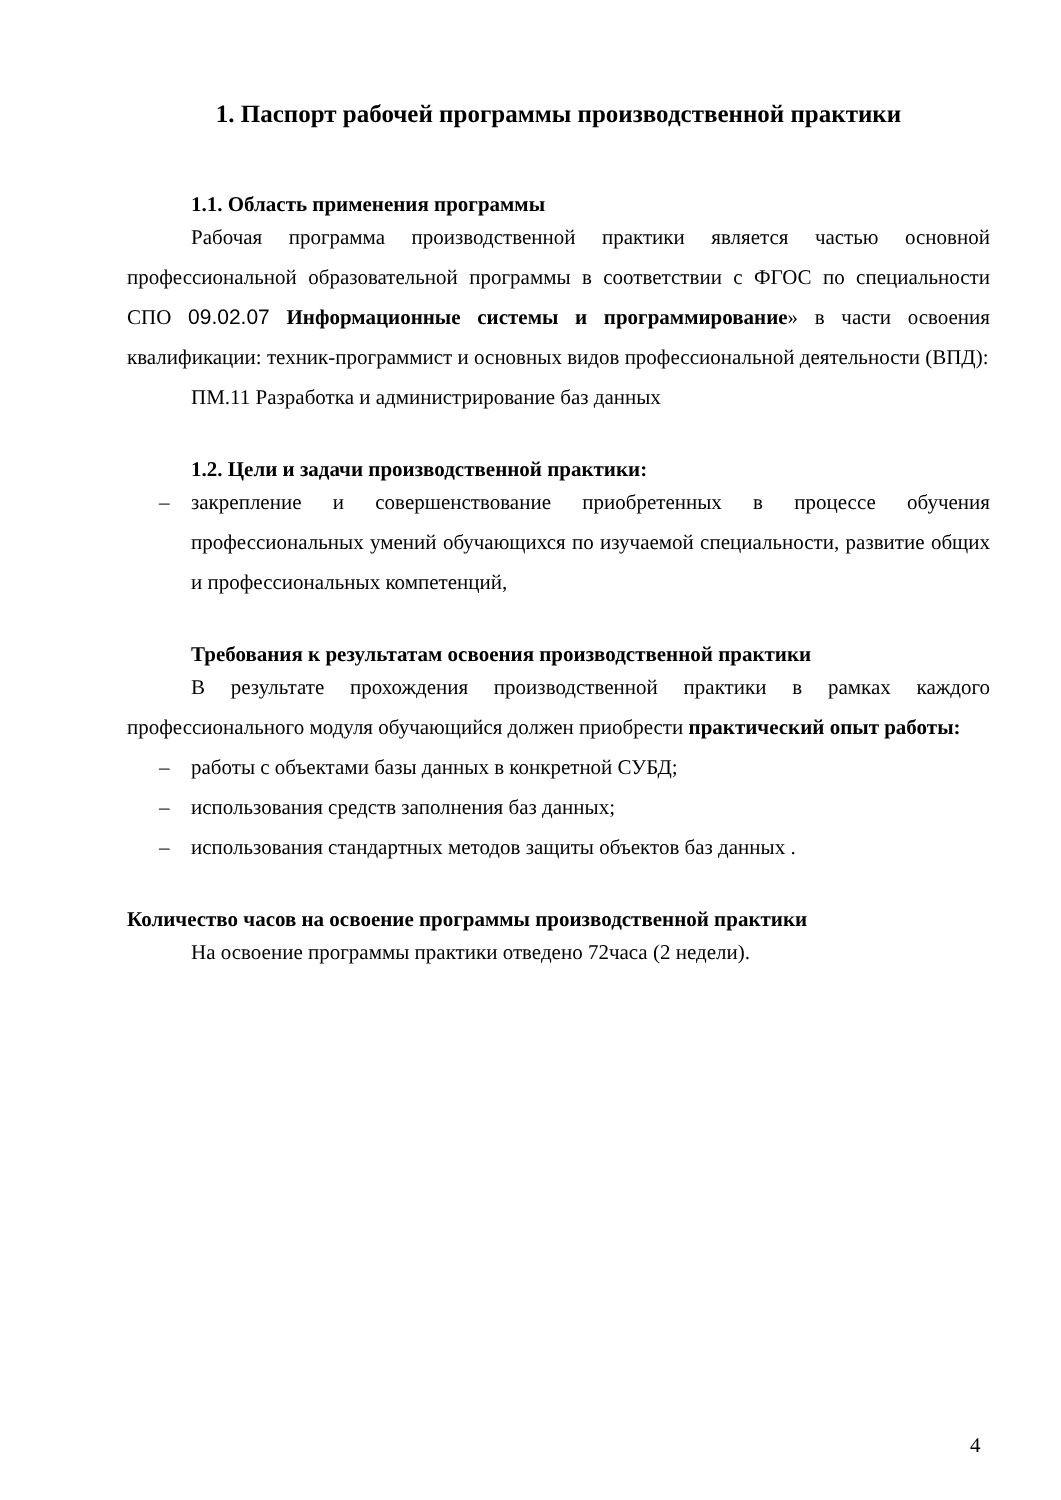1. Паспорт рабочей программы производственной практики
1.1. Область применения программы
Рабочая программа производственной практики является частью основной профессиональной образовательной программы в соответствии с ФГОС по специальности СПО 09.02.07 Информационные системы и программирование» в части освоения квалификации: техник-программист и основных видов профессиональной деятельности (ВПД):
ПМ.11 Разработка и администрирование баз данных
1.2. Цели и задачи производственной практики:
– закрепление и совершенствование приобретенных в процессе обучения профессиональных умений обучающихся по изучаемой специальности, развитие общих и профессиональных компетенций,
Требования к результатам освоения производственной практики
В результате прохождения производственной практики в рамках каждого профессионального модуля обучающийся должен приобрести практический опыт работы:
– работы с объектами базы данных в конкретной СУБД;
– использования средств заполнения баз данных;
– использования стандартных методов защиты объектов баз данных .
Количество часов на освоение программы производственной практики
На освоение программы практики отведено 72часа (2 недели).
4